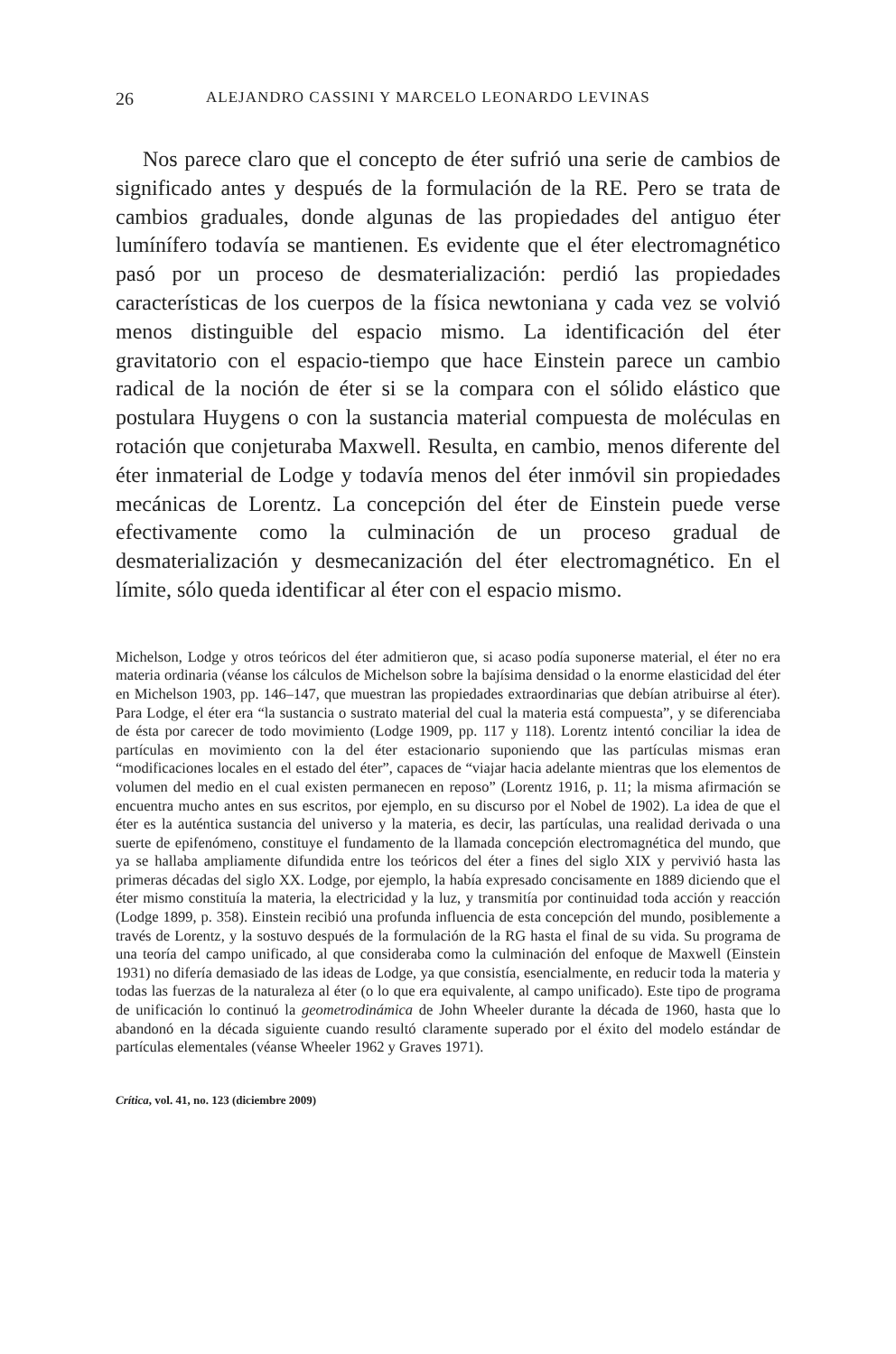26 ALEJANDRO CASSINI Y MARCELO LEONARDO LEVINAS
Nos parece claro que el concepto de éter sufrió una serie de cambios de significado antes y después de la formulación de la RE. Pero se trata de cambios graduales, donde algunas de las propiedades del antiguo éter lumínífero todavía se mantienen. Es evidente que el éter electromagnético pasó por un proceso de desmaterialización: perdió las propiedades características de los cuerpos de la física newtoniana y cada vez se volvió menos distinguible del espacio mismo. La identificación del éter gravitatorio con el espacio-tiempo que hace Einstein parece un cambio radical de la noción de éter si se la compara con el sólido elástico que postulara Huygens o con la sustancia material compuesta de moléculas en rotación que conjeturaba Maxwell. Resulta, en cambio, menos diferente del éter inmaterial de Lodge y todavía menos del éter inmóvil sin propiedades mecánicas de Lorentz. La concepción del éter de Einstein puede verse efectivamente como la culminación de un proceso gradual de desmaterialización y desmecanización del éter electromagnético. En el límite, sólo queda identificar al éter con el espacio mismo.
Michelson, Lodge y otros teóricos del éter admitieron que, si acaso podía suponerse material, el éter no era materia ordinaria (véanse los cálculos de Michelson sobre la bajísima densidad o la enorme elasticidad del éter en Michelson 1903, pp. 146–147, que muestran las propiedades extraordinarias que debían atribuirse al éter). Para Lodge, el éter era “la sustancia o sustrato material del cual la materia está compuesta”, y se diferenciaba de ésta por carecer de todo movimiento (Lodge 1909, pp. 117 y 118). Lorentz intentó conciliar la idea de partículas en movimiento con la del éter estacionario suponiendo que las partículas mismas eran “modificaciones locales en el estado del éter”, capaces de “viajar hacia adelante mientras que los elementos de volumen del medio en el cual existen permanecen en reposo” (Lorentz 1916, p. 11; la misma afirmación se encuentra mucho antes en sus escritos, por ejemplo, en su discurso por el Nobel de 1902). La idea de que el éter es la auténtica sustancia del universo y la materia, es decir, las partículas, una realidad derivada o una suerte de epifenómeno, constituye el fundamento de la llamada concepción electromagnética del mundo, que ya se hallaba ampliamente difundida entre los teóricos del éter a fines del siglo XIX y pervivió hasta las primeras décadas del siglo XX. Lodge, por ejemplo, la había expresado concisamente en 1889 diciendo que el éter mismo constituía la materia, la electricidad y la luz, y transmitía por continuidad toda acción y reacción (Lodge 1899, p. 358). Einstein recibió una profunda influencia de esta concepción del mundo, posiblemente a través de Lorentz, y la sostuvo después de la formulación de la RG hasta el final de su vida. Su programa de una teoría del campo unificado, al que consideraba como la culminación del enfoque de Maxwell (Einstein 1931) no difería demasiado de las ideas de Lodge, ya que consistía, esencialmente, en reducir toda la materia y todas las fuerzas de la naturaleza al éter (o lo que era equivalente, al campo unificado). Este tipo de programa de unificación lo continuó la geometrodinámica de John Wheeler durante la década de 1960, hasta que lo abandonó en la década siguiente cuando resultó claramente superado por el éxito del modelo estándar de partículas elementales (véanse Wheeler 1962 y Graves 1971).
Crítica, vol. 41, no. 123 (diciembre 2009)